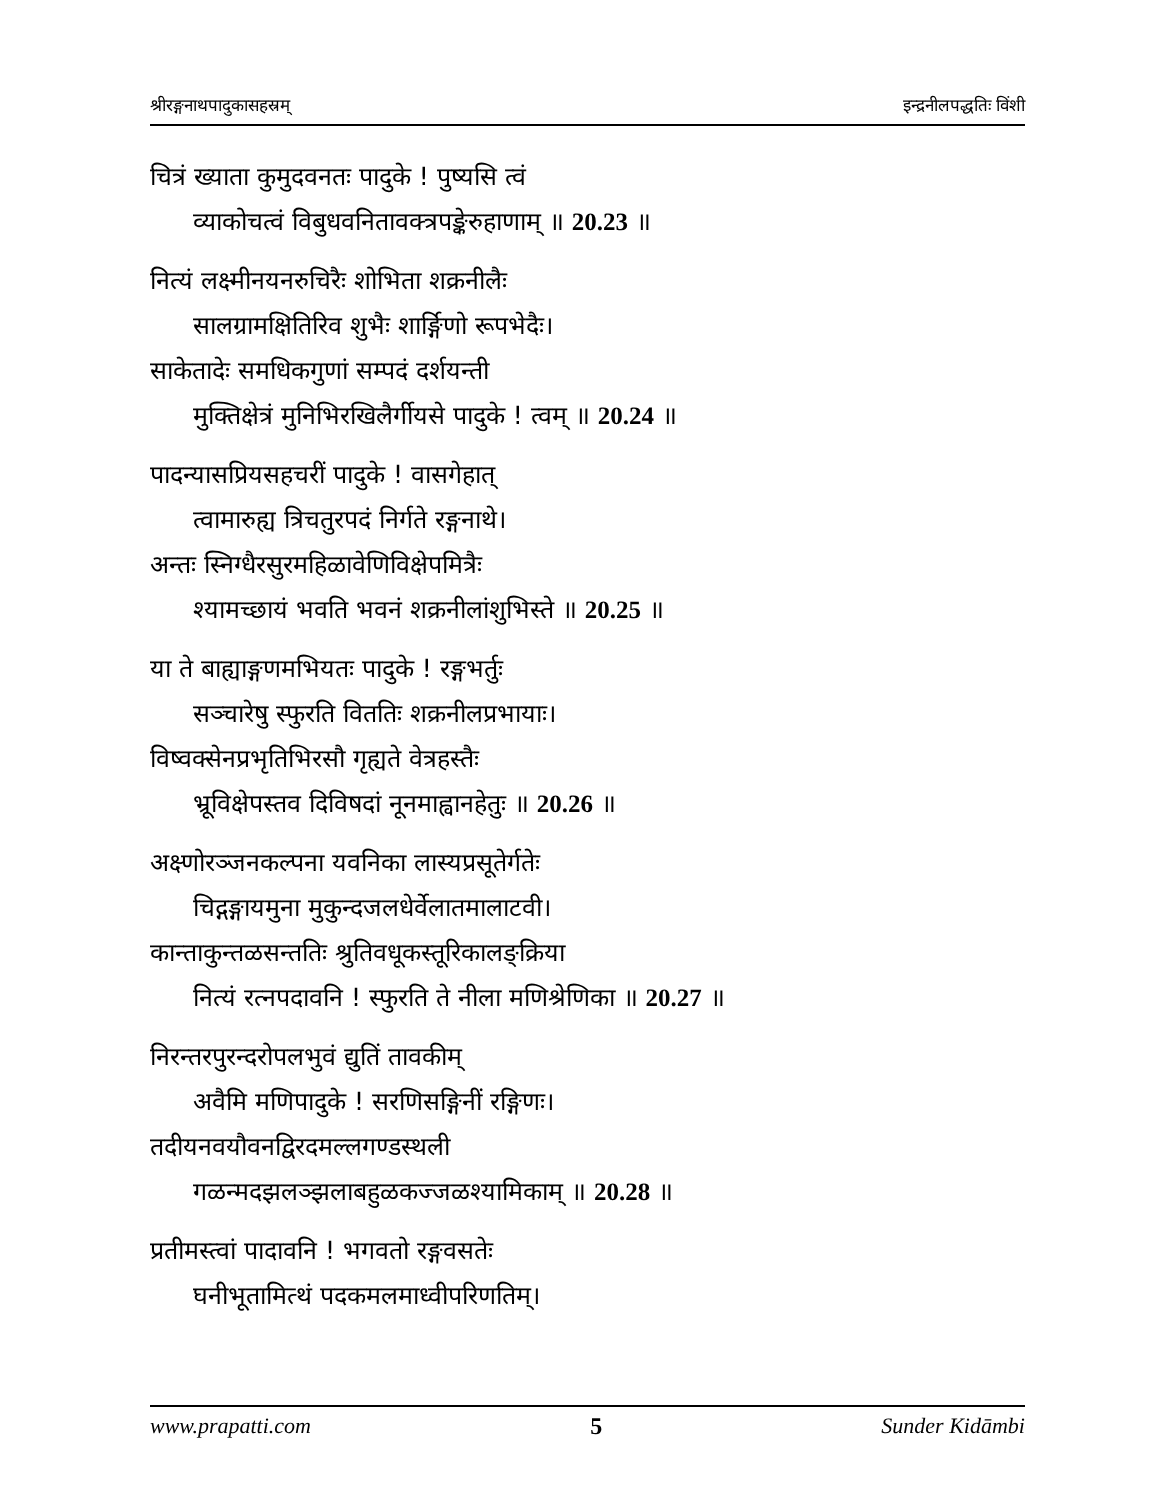श्रीरङ्गनाथपादुकासहस्रम् इन्द्रनीलपद्धतिः विंशी
चित्रं ख्याता कुमुदवनतः पादुके ! पुष्यसि त्वं
व्याकोचत्वं विबुधवनितावक्त्रपङ्केरुहाणाम् ॥ 20.23 ॥
नित्यं लक्ष्मीनयनरुचिरैः शोभिता शक्रनीलैः
सालग्रामक्षितिरिव शुभैः शार्ङ्गिणो रूपभेदैः।
साकेतादेः समधिकगुणां सम्पदं दर्शयन्ती
मुक्तिक्षेत्रं मुनिभिरखिलैर्गीयसे पादुके ! त्वम् ॥ 20.24 ॥
पादन्यासप्रियसहचरीं पादुके ! वासगेहात्
त्वामारुह्य त्रिचतुरपदं निर्गते रङ्गनाथे।
अन्तः स्निग्धैरसुरमहिळावेणिविक्षेपमित्रैः
श्यामच्छायं भवति भवनं शक्रनीलांशुभिस्ते ॥ 20.25 ॥
या ते बाह्याङ्गणमभियतः पादुके ! रङ्गभर्तुः
सञ्चारेषु स्फुरति विततिः शक्रनीलप्रभायाः।
विष्वक्सेनप्रभृतिभिरसौ गृह्यते वेत्रहस्तैः
भ्रूविक्षेपस्तव दिविषदां नूनमाह्वानहेतुः ॥ 20.26 ॥
अक्ष्णोरञ्जनकल्पना यवनिका लास्यप्रसूतेर्गतेः
चिद्गङ्गायमुना मुकुन्दजलधेर्वेलातमालाटवी।
कान्ताकुन्तळसन्ततिः श्रुतिवधूकस्तूरिकालङ्क्रिया
नित्यं रत्नपदावनि ! स्फुरति ते नीला मणिश्रेणिका ॥ 20.27 ॥
निरन्तरपुरन्दरोपलभुवं द्युतिं तावकीम्
अवैमि मणिपादुके ! सरणिसङ्गिनीं रङ्गिणः।
तदीयनवयौवनद्विरदमल्लगण्डस्थली
गळन्मदझलञ्झलाबहुळकज्जळश्यामिकाम् ॥ 20.28 ॥
प्रतीमस्त्वां पादावनि ! भगवतो रङ्गवसतेः
घनीभूतामित्थं पदकमलमाध्वीपरिणतिम्।
www.prapatti.com 5 Sunder Kidāmbi